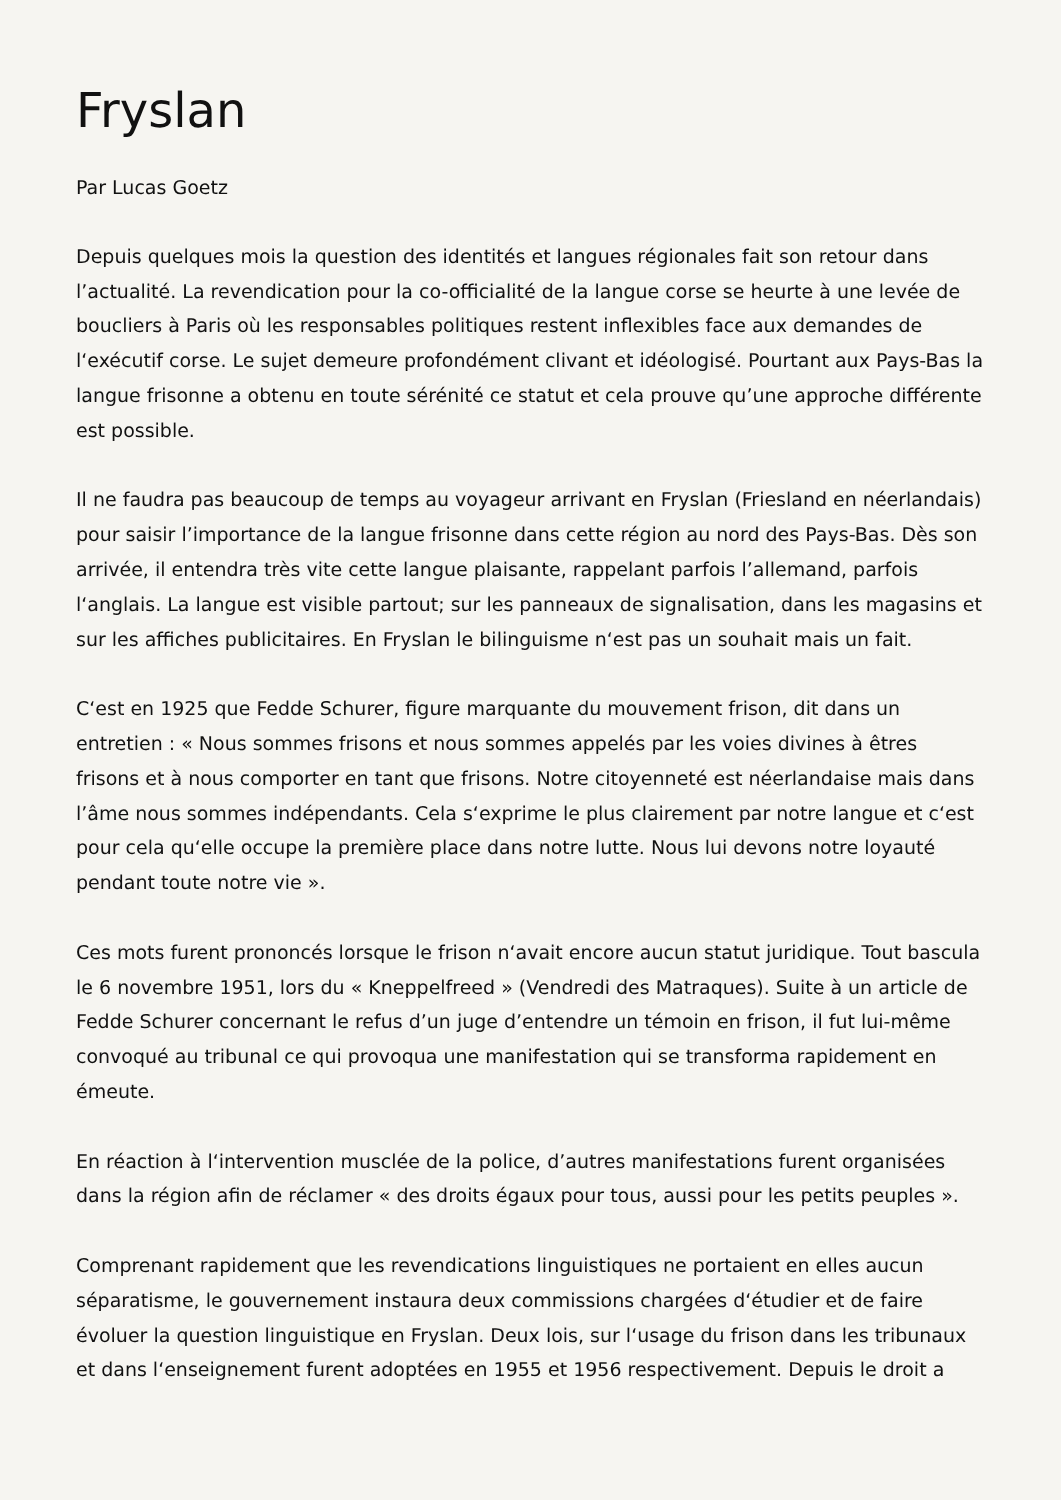Fryslan
Par Lucas Goetz
Depuis quelques mois la question des identités et langues régionales fait son retour dans l’actualité. La revendication pour la co-officialité de la langue corse se heurte à une levée de boucliers à Paris où les responsables politiques restent inflexibles face aux demandes de l‘exécutif corse. Le sujet demeure profondément clivant et idéologisé. Pourtant aux Pays-Bas la langue frisonne a obtenu en toute sérénité ce statut et cela prouve qu’une approche différente est possible.
Il ne faudra pas beaucoup de temps au voyageur arrivant en Fryslan (Friesland en néerlandais) pour saisir l’importance de la langue frisonne dans cette région au nord des Pays-Bas. Dès son arrivée, il entendra très vite cette langue plaisante, rappelant parfois l’allemand, parfois l‘anglais. La langue est visible partout; sur les panneaux de signalisation, dans les magasins et sur les affiches publicitaires. En Fryslan le bilinguisme n‘est pas un souhait mais un fait.
C‘est en 1925 que Fedde Schurer, figure marquante du mouvement frison, dit dans un entretien : « Nous sommes frisons et nous sommes appelés par les voies divines à êtres frisons et à nous comporter en tant que frisons. Notre citoyenneté est néerlandaise mais dans l’âme nous sommes indépendants. Cela s‘exprime le plus clairement par notre langue et c‘est pour cela qu‘elle occupe la première place dans notre lutte. Nous lui devons notre loyauté pendant toute notre vie ».
Ces mots furent prononcés lorsque le frison n‘avait encore aucun statut juridique. Tout bascula le 6 novembre 1951, lors du « Kneppelfreed » (Vendredi des Matraques). Suite à un article de Fedde Schurer concernant le refus d’un juge d’entendre un témoin en frison, il fut lui-même convoqué au tribunal ce qui provoqua une manifestation qui se transforma rapidement en émeute.
En réaction à l‘intervention musclée de la police, d’autres manifestations furent organisées dans la région afin de réclamer « des droits égaux pour tous, aussi pour les petits peuples ».
Comprenant rapidement que les revendications linguistiques ne portaient en elles aucun séparatisme, le gouvernement instaura deux commissions chargées d‘étudier et de faire évoluer la question linguistique en Fryslan. Deux lois, sur l‘usage du frison dans les tribunaux et dans l‘enseignement furent adoptées en 1955 et 1956 respectivement. Depuis le droit a